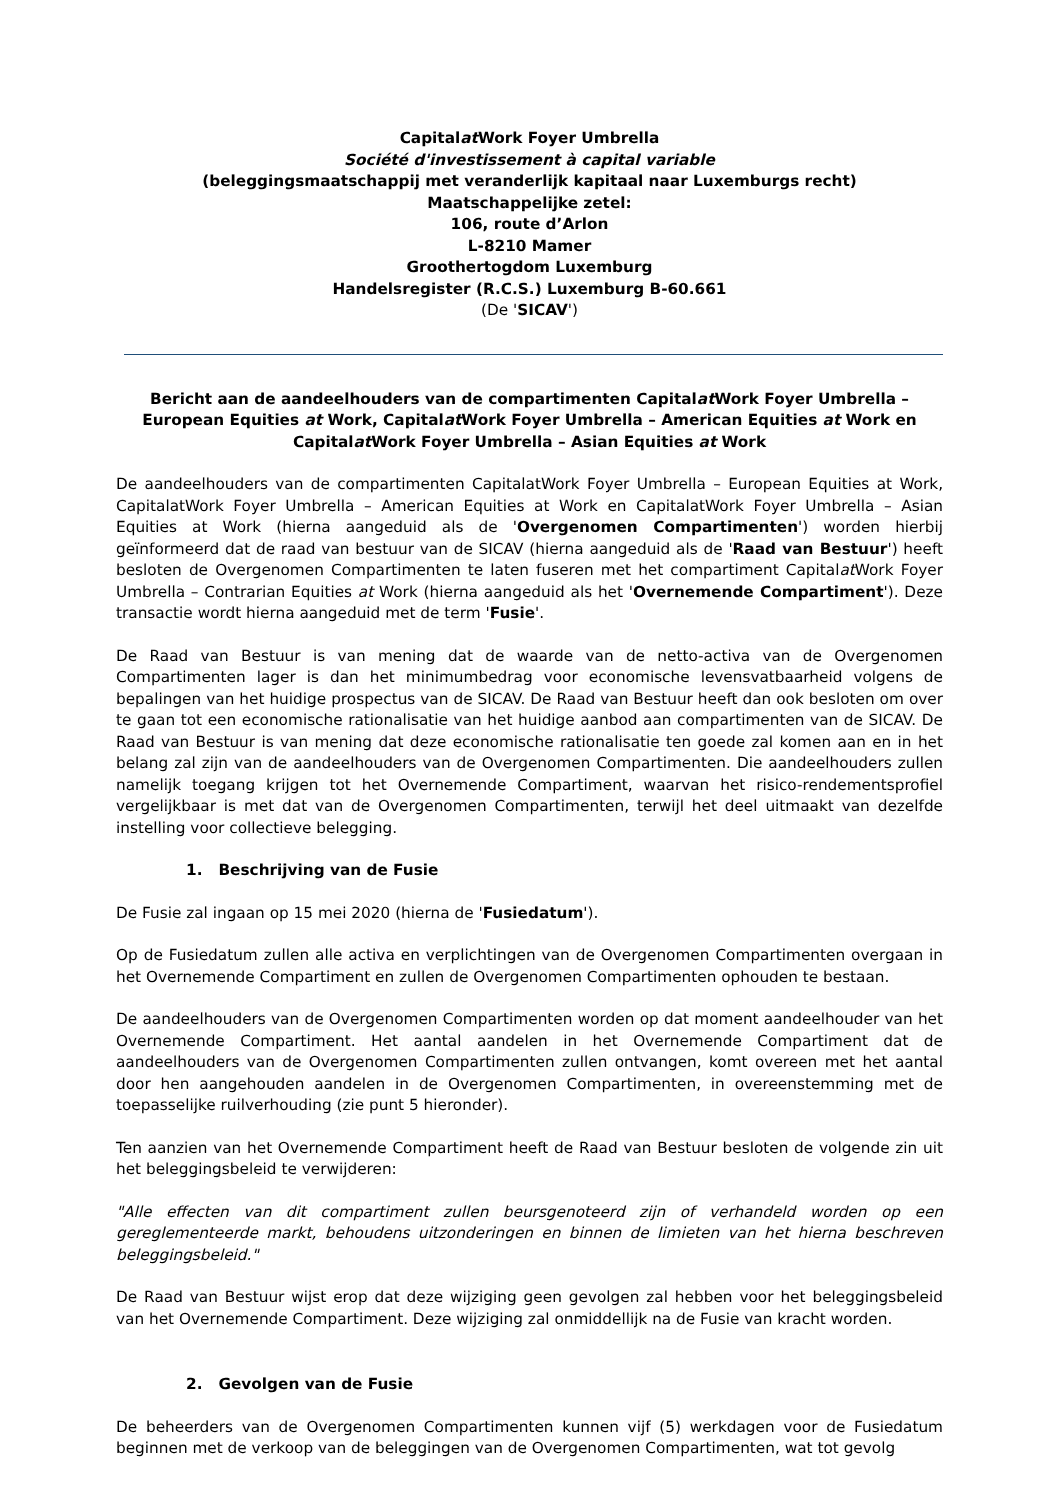Capitalat Work Foyer Umbrella
Société d'investissement à capital variable
(beleggingsmaatschappij met veranderlijk kapitaal naar Luxemburgs recht)
Maatschappelijke zetel:
106, route d’Arlon
L-8210 Mamer
Groothertogdom Luxemburg
Handelsregister (R.C.S.) Luxemburg B-60.661
(De 'SICAV')
Bericht aan de aandeelhouders van de compartimenten Capitalat Work Foyer Umbrella – European Equities at Work, Capitalat Work Foyer Umbrella – American Equities at Work en Capitalat Work Foyer Umbrella – Asian Equities at Work
De aandeelhouders van de compartimenten CapitalatWork Foyer Umbrella – European Equities at Work, CapitalatWork Foyer Umbrella – American Equities at Work en CapitalatWork Foyer Umbrella – Asian Equities at Work (hierna aangeduid als de 'Overgenomen Compartimenten') worden hierbij geïnformeerd dat de raad van bestuur van de SICAV (hierna aangeduid als de 'Raad van Bestuur') heeft besloten de Overgenomen Compartimenten te laten fuseren met het compartiment Capitalat Work Foyer Umbrella – Contrarian Equities at Work (hierna aangeduid als het 'Overnemende Compartiment'). Deze transactie wordt hierna aangeduid met de term 'Fusie'.
De Raad van Bestuur is van mening dat de waarde van de netto-activa van de Overgenomen Compartimenten lager is dan het minimumbedrag voor economische levensvatbaarheid volgens de bepalingen van het huidige prospectus van de SICAV. De Raad van Bestuur heeft dan ook besloten om over te gaan tot een economische rationalisatie van het huidige aanbod aan compartimenten van de SICAV. De Raad van Bestuur is van mening dat deze economische rationalisatie ten goede zal komen aan en in het belang zal zijn van de aandeelhouders van de Overgenomen Compartimenten. Die aandeelhouders zullen namelijk toegang krijgen tot het Overnemende Compartiment, waarvan het risico-rendementsprofiel vergelijkbaar is met dat van de Overgenomen Compartimenten, terwijl het deel uitmaakt van dezelfde instelling voor collectieve belegging.
1. Beschrijving van de Fusie
De Fusie zal ingaan op 15 mei 2020 (hierna de 'Fusiedatum').
Op de Fusiedatum zullen alle activa en verplichtingen van de Overgenomen Compartimenten overgaan in het Overnemende Compartiment en zullen de Overgenomen Compartimenten ophouden te bestaan.
De aandeelhouders van de Overgenomen Compartimenten worden op dat moment aandeelhouder van het Overnemende Compartiment. Het aantal aandelen in het Overnemende Compartiment dat de aandeelhouders van de Overgenomen Compartimenten zullen ontvangen, komt overeen met het aantal door hen aangehouden aandelen in de Overgenomen Compartimenten, in overeenstemming met de toepasselijke ruilverhouding (zie punt 5 hieronder).
Ten aanzien van het Overnemende Compartiment heeft de Raad van Bestuur besloten de volgende zin uit het beleggingsbeleid te verwijderen:
"Alle effecten van dit compartiment zullen beursgenoteerd zijn of verhandeld worden op een gereglementeerde markt, behoudens uitzonderingen en binnen de limieten van het hierna beschreven beleggingsbeleid."
De Raad van Bestuur wijst erop dat deze wijziging geen gevolgen zal hebben voor het beleggingsbeleid van het Overnemende Compartiment. Deze wijziging zal onmiddellijk na de Fusie van kracht worden.
2. Gevolgen van de Fusie
De beheerders van de Overgenomen Compartimenten kunnen vijf (5) werkdagen voor de Fusiedatum beginnen met de verkoop van de beleggingen van de Overgenomen Compartimenten, wat tot gevolg